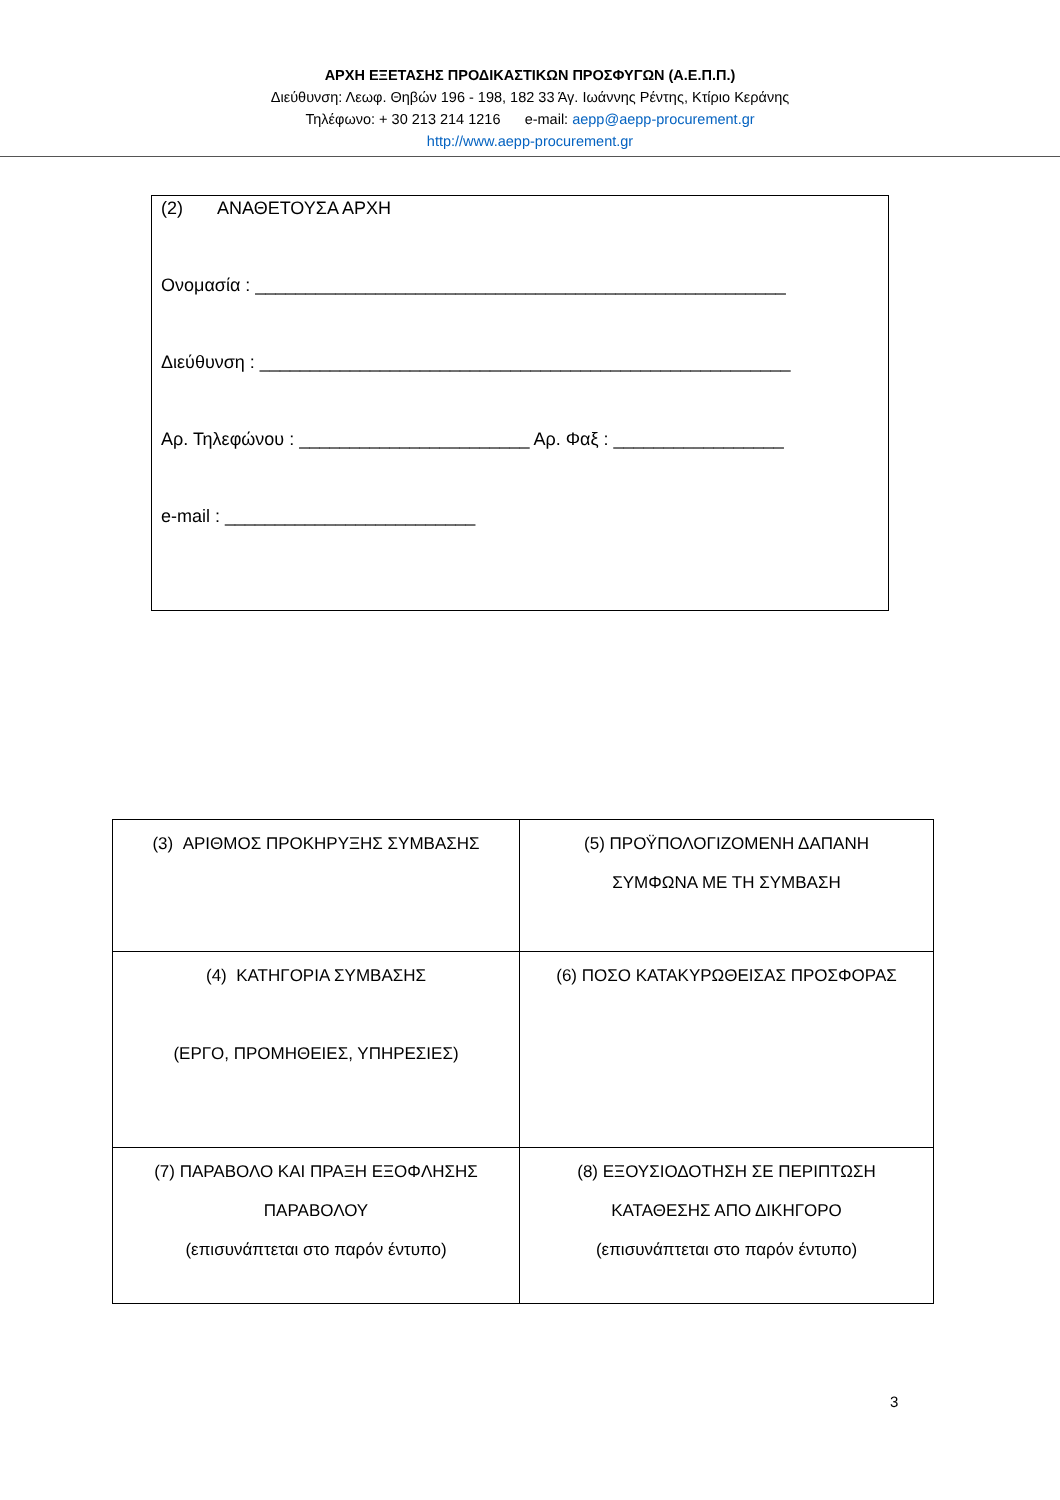ΑΡΧΗ ΕΞΕΤΑΣΗΣ ΠΡΟΔΙΚΑΣΤΙΚΩΝ ΠΡΟΣΦΥΓΩΝ (Α.Ε.Π.Π.)
Διεύθυνση: Λεωφ. Θηβών 196 - 198, 182 33 Άγ. Ιωάννης Ρέντης, Κτίριο Κεράνης
Τηλέφωνο: + 30 213 214 1216 e-mail: aepp@aepp-procurement.gr
http://www.aepp-procurement.gr
(2) ΑΝΑΘΕΤΟΥΣΑ ΑΡΧΗ
Ονομασία : _____________________________________________________
Διεύθυνση : _____________________________________________________
Αρ. Τηλεφώνου : _______________________ Αρ. Φαξ : _________________
e-mail : _________________________
| (3) ΑΡΙΘΜΟΣ ΠΡΟΚΗΡΥΞΗΣ ΣΥΜΒΑΣΗΣ | (5) ΠΡΟΫΠΟΛΟΓΙΖΟΜΕΝΗ ΔΑΠΑΝΗ ΣΥΜΦΩΝΑ ΜΕ ΤΗ ΣΥΜΒΑΣΗ |
| (4) ΚΑΤΗΓΟΡΙΑ ΣΥΜΒΑΣΗΣ (ΕΡΓΟ, ΠΡΟΜΗΘΕΙΕΣ, ΥΠΗΡΕΣΙΕΣ) | (6) ΠΟΣΟ ΚΑΤΑΚΥΡΩΘΕΙΣΑΣ ΠΡΟΣΦΟΡΑΣ |
| (7) ΠΑΡΑΒΟΛΟ ΚΑΙ ΠΡΑΞΗ ΕΞΟΦΛΗΣΗΣ ΠΑΡΑΒΟΛΟΥ (επισυνάπτεται στο παρόν έντυπο) | (8) ΕΞΟΥΣΙΟΔΟΤΗΣΗ ΣΕ ΠΕΡΙΠΤΩΣΗ ΚΑΤΑΘΕΣΗΣ ΑΠΟ ΔΙΚΗΓΟΡΟ (επισυνάπτεται στο παρόν έντυπο) |
3